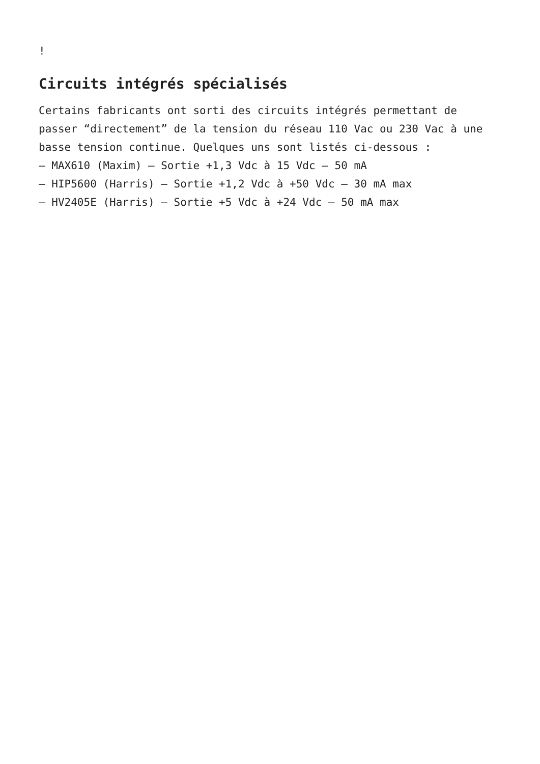!
Circuits intégrés spécialisés
Certains fabricants ont sorti des circuits intégrés permettant de passer “directement” de la tension du réseau 110 Vac ou 230 Vac à une basse tension continue. Quelques uns sont listés ci-dessous :
– MAX610 (Maxim) – Sortie +1,3 Vdc à 15 Vdc – 50 mA
– HIP5600 (Harris) – Sortie +1,2 Vdc à +50 Vdc – 30 mA max
– HV2405E (Harris) – Sortie +5 Vdc à +24 Vdc – 50 mA max